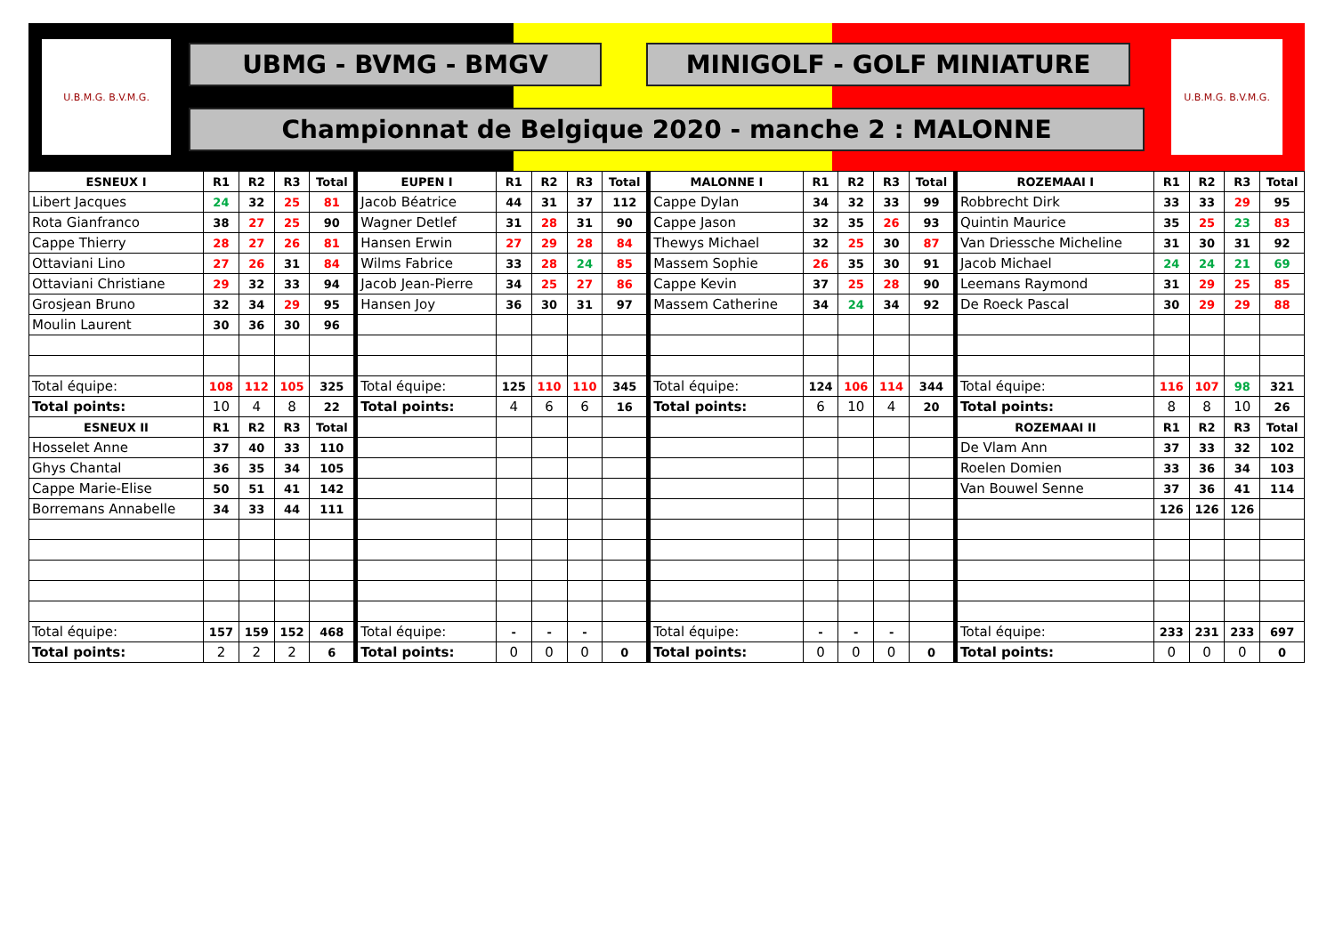U.B.M.G. B.V.M.G.
UBMG - BVMG - BMGV MINIGOLF - GOLF MINIATURE
Championnat de Belgique 2020 - manche 2 : MALONNE
U.B.M.G. B.V.M.G.
| ESNEUX I | R1 | R2 | R3 | Total | EUPEN I | R1 | R2 | R3 | Total | MALONNE I | R1 | R2 | R3 | Total | ROZEMAAI I | R1 | R2 | R3 | Total |
| --- | --- | --- | --- | --- | --- | --- | --- | --- | --- | --- | --- | --- | --- | --- | --- | --- | --- | --- | --- |
| Libert Jacques | 24 | 32 | 25 | 81 | Jacob Béatrice | 44 | 31 | 37 | 112 | Cappe Dylan | 34 | 32 | 33 | 99 | Robbrecht Dirk | 33 | 33 | 29 | 95 |
| Rota Gianfranco | 38 | 27 | 25 | 90 | Wagner Detlef | 31 | 28 | 31 | 90 | Cappe Jason | 32 | 35 | 26 | 93 | Quintin Maurice | 35 | 25 | 23 | 83 |
| Cappe Thierry | 28 | 27 | 26 | 81 | Hansen Erwin | 27 | 29 | 28 | 84 | Thewys Michael | 32 | 25 | 30 | 87 | Van Driessche Micheline | 31 | 30 | 31 | 92 |
| Ottaviani Lino | 27 | 26 | 31 | 84 | Wilms Fabrice | 33 | 28 | 24 | 85 | Massem Sophie | 26 | 35 | 30 | 91 | Jacob Michael | 24 | 24 | 21 | 69 |
| Ottaviani Christiane | 29 | 32 | 33 | 94 | Jacob Jean-Pierre | 34 | 25 | 27 | 86 | Cappe Kevin | 37 | 25 | 28 | 90 | Leemans Raymond | 31 | 29 | 25 | 85 |
| Grosjean Bruno | 32 | 34 | 29 | 95 | Hansen Joy | 36 | 30 | 31 | 97 | Massem Catherine | 34 | 24 | 34 | 92 | De Roeck Pascal | 30 | 29 | 29 | 88 |
| Moulin Laurent | 30 | 36 | 30 | 96 | | | | | | | | | | | | | | | |
| Total équipe: | 108 | 112 | 105 | 325 | Total équipe: | 125 | 110 | 110 | 345 | Total équipe: | 124 | 106 | 114 | 344 | Total équipe: | 116 | 107 | 98 | 321 |
| Total points: | 10 | 4 | 8 | 22 | Total points: | 4 | 6 | 6 | 16 | Total points: | 6 | 10 | 4 | 20 | Total points: | 8 | 8 | 10 | 26 |
| ESNEUX II | R1 | R2 | R3 | Total | | | | | | | | | | | ROZEMAAI II | R1 | R2 | R3 | Total |
| Hosselet Anne | 37 | 40 | 33 | 110 | | | | | | | | | | | De Vlam Ann | 37 | 33 | 32 | 102 |
| Ghys Chantal | 36 | 35 | 34 | 105 | | | | | | | | | | | Roelen Domien | 33 | 36 | 34 | 103 |
| Cappe Marie-Elise | 50 | 51 | 41 | 142 | | | | | | | | | | | Van Bouwel Senne | 37 | 36 | 41 | 114 |
| Borremans Annabelle | 34 | 33 | 44 | 111 | | | | | | | | | | | | 126 | 126 | 126 | |
| Total équipe: | 157 | 159 | 152 | 468 | Total équipe: | - | - | - | | Total équipe: | - | - | - | | Total équipe: | 233 | 231 | 233 | 697 |
| Total points: | 2 | 2 | 2 | 6 | Total points: | 0 | 0 | 0 | 0 | Total points: | 0 | 0 | 0 | 0 | Total points: | 0 | 0 | 0 | 0 |